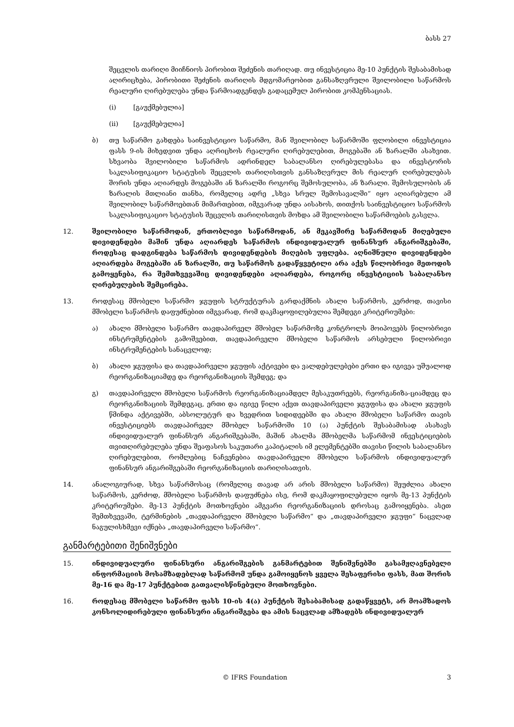ბასს 27
შეცვლის თარიღი მიიჩნიოს პირობით შეძენის თარიღად. თუ ინვესტიცია მე-10 პუნქტის შესაბამისად აღირიცხება, პირობითი შეძენის თარიღის მდგომარეობით განსაზღვრული შვილობილი საწარმოს რეალური ღირებულება უნდა წარმოადგენდეს გადაცემულ პირობით კომპენსაციას.
(i) [გაუქმებულია]
(ii) [გაუქმებულია]
ბ) თუ საწარმო გახდება საინვესტიციო საწარმო, მან შვილობილ საწარმოში ფლობილი ინვესტიცია ფასს 9-ის მიხედვით უნდა აღრიცხოს რეალური ღირებულებით, მოგებაში ან ზარალში ასახვით. სხვაობა შვილობილი საწარმოს ადრინდელ საბალანსო ღირებულებასა და ინვესტორის საკლასიფიკაციო სტატუსის შეცვლის თარიღისთვის განსაზღვრულ მის რეალურ ღირებულებას შორის უნდა აღიარდეს მოგებაში ან ზარალში როგორც შემოსულობა, ან ზარალი. შემოსულობის ან ზარალის მთლიანი თანხა, რომელიც ადრე „სხვა სრულ შემოსავალში“ იყო აღიარებული ამ შვილობილ საწარმოებთან მიმართებით, იმგვარად უნდა აისახოს, თითქოს საინვესტიციო საწარმოს საკლასიფიკაციო სტატუსის შეცვლის თარიღისთვის მოხდა ამ შვილობილი საწარმოების გასვლა.
12. შვილობილი საწარმოდან, ერთობლივი საწარმოდან, ან მეკავშირე საწარმოდან მიღებული დივიდენდები მაშინ უნდა აღიარდეს საწარმოს ინდივიდუალურ ფინანსურ ანგარიშგებაში, როდესაც დადგინდება საწარმოს დივიდენდების მიღების უფლება. აღნიშნული დივიდენდები აღიარდება მოგებაში ან ზარალში, თუ საწარმოს გადაწყვეტილი არა აქვს წილობრივი მეთოდის გამოყენება, რა შემთხვევაშიც დივიდენდები აღიარდება, როგორც ინვესტიციის საბალანსო ღირებულების შემცირება.
13. როდესაც მშობელი საწარმო ჯგუფის სტრუქტურას გარდაქმნის ახალი საწარმოს, კერძოდ, თავისი მშობელი საწარმოს დაფუძნებით იმგვარად, რომ დაკმაყოფილებულია შემდეგი კრიტერიუმები:
ა) ახალი მშობელი საწარმო თავდაპირველ მშობელ საწარმოზე კონტროლს მოიპოვებს წილობრივი ინსტრუმენტების გამოშვებით, თავდაპირველი მშობელი საწარმოს არსებული წილობრივი ინსტრუმენტების სანაცვლოდ;
ბ) ახალი ჯგუფისა და თავდაპირველი ჯგუფის აქტივები და ვალდებულებები ერთი და იგივეა უშუალოდ რეორგანიზაციამდე და რეორგანიზაციის შემდეგ; და
გ) თავდაპირველი მშობელი საწარმოს რეორგანიზაციამდელ მესაკუთრეებს, რეორგანიზა-ციამდეც და რეორგანიზაციის შემდეგაც, ერთი და იგივე წილი აქვთ თავდაპირველი ჯგუფისა და ახალი ჯგუფის წმინდა აქტივებში, აბსოლუტურ და ხვედრით სიდიდეებში და ახალი მშობელი საწარმო თავის ინვესტიციებს თავდაპირველ მშობელ საწარმოში 10 (ა) პუნქტის შესაბამისად ასახავს ინდივიდუალურ ფინანსურ ანგარიშგებაში, მაშინ ახალმა მშობელმა საწარმომ ინვესტიციების თვითღირებულება უნდა შეაფასოს საკუთარი კაპიტალის იმ ელემენტებში თავისი წილის საბალანსო ღირებულებით, რომლებიც ნაჩვენებია თავდაპირველი მშობელი საწარმოს ინდივიდუალურ ფინანსურ ანგარიშგებაში რეორგანიზაციის თარიღისათვის.
14. ანალოგიურად, სხვა საწარმოსაც (რომელიც თავად არ არის მშობელი საწარმო) შეუძლია ახალი საწარმოს, კერძოდ, მშობელი საწარმოს დაფუძნება ისე, რომ დაკმაყოფილებული იყოს მე-13 პუნქტის კრიტერიუმები. მე-13 პუნქტის მოთხოვნები ამგვარი რეორგანიზაციის დროსაც გამოიყენება. ასეთ შემთხვევაში, ტერმინების „თავდაპირველი მშობელი საწარმო“ და „თავდაპირველი ჯგუფი“ ნაცვლად ნაგულისხმევი იქნება „თავდაპირველი საწარმო“.
განმარტებითი შენიშვნები
15. ინდივიდუალური ფინანსური ანგარიშგების განმარტებით შენიშვნებში გასამჟღავნებელი ინფორმაციის მოსამზადებლად საწარმომ უნდა გამოიყენოს ყველა შესაფერისი ფასს, მათ შორის მე-16 და მე-17 პუნქტებით გათვალისწინებული მოთხოვნები.
16. როდესაც მშობელი საწარმო ფასს 10-ის 4(ა) პუნქტის შესაბამისად გადაწყვეტს, არ მოამზადოს კონსოლიდირებული ფინანსური ანგარიშგება და ამის ნაცვლად ამზადებს ინდივიდუალურ
© IFRS Foundation 3